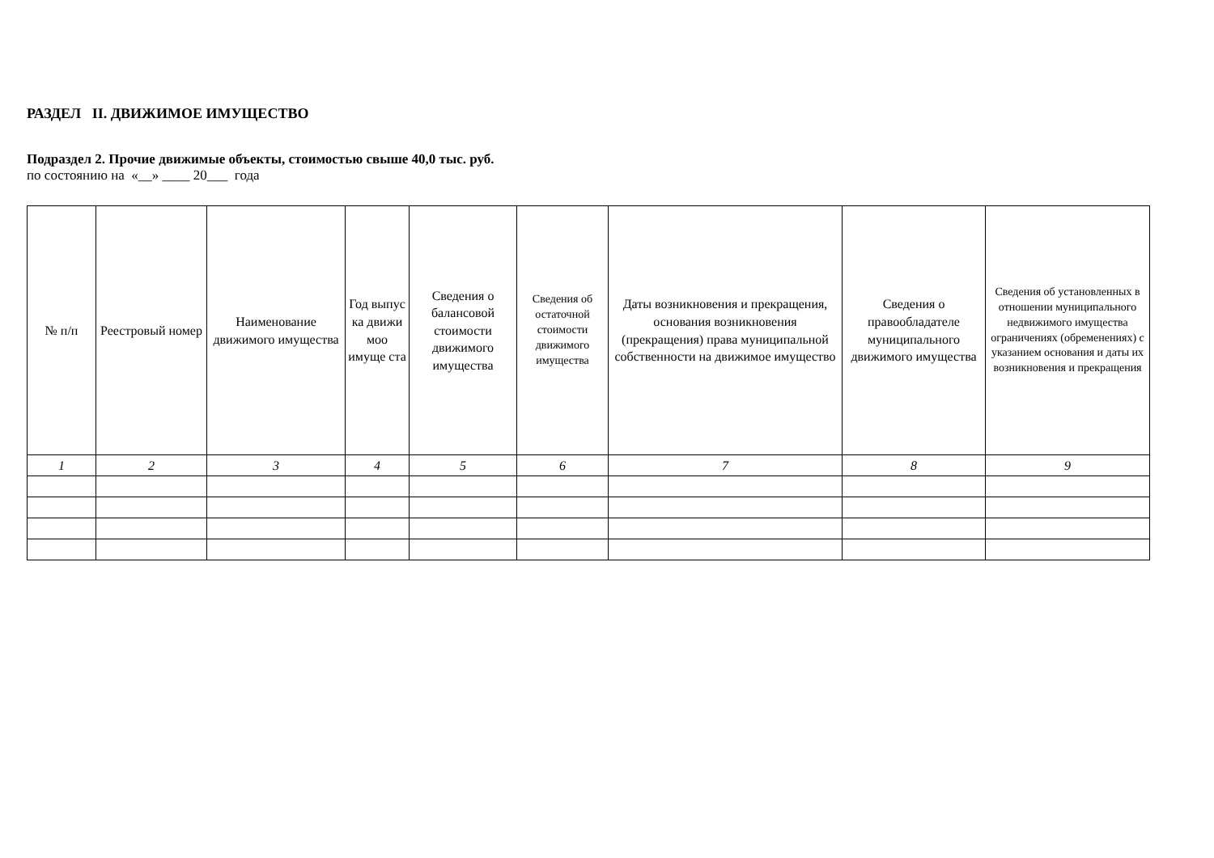РАЗДЕЛ II. ДВИЖИМОЕ ИМУЩЕСТВО
Подраздел 2. Прочие движимые объекты, стоимостью свыше 40,0 тыс. руб.
по состоянию на «__» ____ 20___ года
| № п/п | Реестровый номер | Наименование движимого имущества | Год выпус ка движи моо имуще ста | Сведения о балансовой стоимости движимого имущества | Сведения об остаточной стоимости движимого имущества | Даты возникновения и прекращения, основания возникновения (прекращения) права муниципальной собственности на движимое имущество | Сведения о правообладателе муниципального движимого имущества | Сведения об установленных в отношении муниципального недвижимого имущества ограничениях (обременениях) с указанием основания и даты их возникновения и прекращения |
| --- | --- | --- | --- | --- | --- | --- | --- | --- |
| 1 | 2 | 3 | 4 | 5 | 6 | 7 | 8 | 9 |